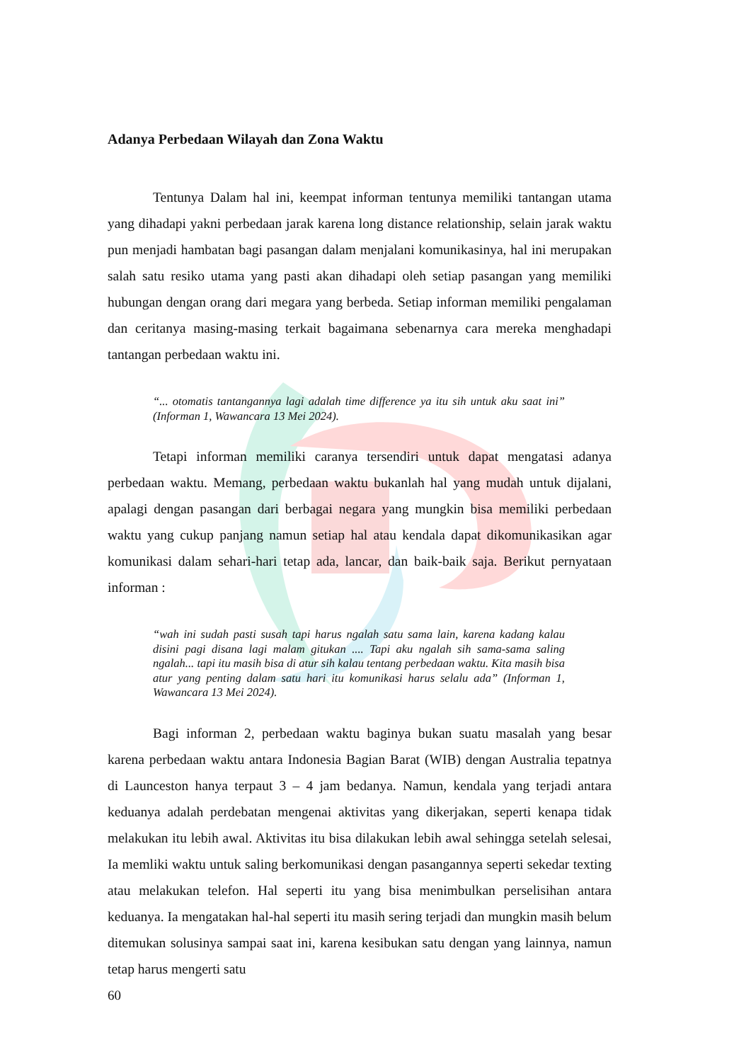Adanya Perbedaan Wilayah dan Zona Waktu
Tentunya Dalam hal ini, keempat informan tentunya memiliki tantangan utama yang dihadapi yakni perbedaan jarak karena long distance relationship, selain jarak waktu pun menjadi hambatan bagi pasangan dalam menjalani komunikasinya, hal ini merupakan salah satu resiko utama yang pasti akan dihadapi oleh setiap pasangan yang memiliki hubungan dengan orang dari megara yang berbeda. Setiap informan memiliki pengalaman dan ceritanya masing-masing terkait bagaimana sebenarnya cara mereka menghadapi tantangan perbedaan waktu ini.
“... otomatis tantangannya lagi adalah time difference ya itu sih untuk aku saat ini” (Informan 1, Wawancara 13 Mei 2024).
Tetapi informan memiliki caranya tersendiri untuk dapat mengatasi adanya perbedaan waktu. Memang, perbedaan waktu bukanlah hal yang mudah untuk dijalani, apalagi dengan pasangan dari berbagai negara yang mungkin bisa memiliki perbedaan waktu yang cukup panjang namun setiap hal atau kendala dapat dikomunikasikan agar komunikasi dalam sehari-hari tetap ada, lancar, dan baik-baik saja. Berikut pernyataan informan :
“wah ini sudah pasti susah tapi harus ngalah satu sama lain, karena kadang kalau disini pagi disana lagi malam gitukan .... Tapi aku ngalah sih sama-sama saling ngalah... tapi itu masih bisa di atur sih kalau tentang perbedaan waktu. Kita masih bisa atur yang penting dalam satu hari itu komunikasi harus selalu ada” (Informan 1, Wawancara 13 Mei 2024).
Bagi informan 2, perbedaan waktu baginya bukan suatu masalah yang besar karena perbedaan waktu antara Indonesia Bagian Barat (WIB) dengan Australia tepatnya di Launceston hanya terpaut 3 – 4 jam bedanya. Namun, kendala yang terjadi antara keduanya adalah perdebatan mengenai aktivitas yang dikerjakan, seperti kenapa tidak melakukan itu lebih awal. Aktivitas itu bisa dilakukan lebih awal sehingga setelah selesai, Ia memliki waktu untuk saling berkomunikasi dengan pasangannya seperti sekedar texting atau melakukan telefon. Hal seperti itu yang bisa menimbulkan perselisihan antara keduanya. Ia mengatakan hal-hal seperti itu masih sering terjadi dan mungkin masih belum ditemukan solusinya sampai saat ini, karena kesibukan satu dengan yang lainnya, namun tetap harus mengerti satu
60